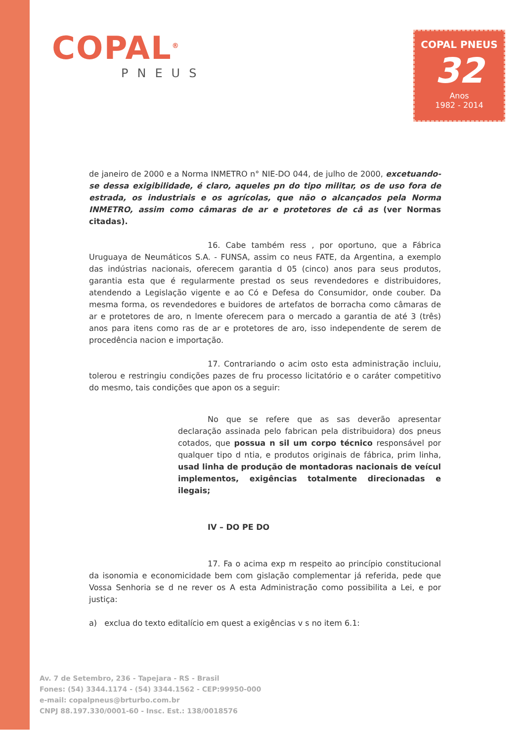COPAL<sup>®</sup>
PNEUS
COPAL PNEUS
32
Anos
1982 - 2014
de janeiro de 2000 e a Norma INMETRO n° NIE-DO 044, de julho de 2000, excetuando-se dessa exigibilidade, é claro, aqueles pn do tipo militar, os de uso fora de estrada, os industriais e os agrícolas, que não o alcançados pela Norma INMETRO, assim como câmaras de ar e protetores de câ as (ver Normas citadas).
16. Cabe também ress , por oportuno, que a Fábrica Uruguaya de Neumáticos S.A. - FUNSA, assim co neus FATE, da Argentina, a exemplo das indústrias nacionais, oferecem garantia d 05 (cinco) anos para seus produtos, garantia esta que é regularmente prestad os seus revendedores e distribuidores, atendendo a Legislação vigente e ao Có e Defesa do Consumidor, onde couber. Da mesma forma, os revendedores e buidores de artefatos de borracha como câmaras de ar e protetores de aro, n lmente oferecem para o mercado a garantia de até 3 (três) anos para itens como ras de ar e protetores de aro, isso independente de serem de procedência nacion e importação.
17. Contrariando o acim osto esta administração incluiu, tolerou e restringiu condições pazes de fru processo licitatório e o caráter competitivo do mesmo, tais condições que apon os a seguir:
No que se refere que as sas deverão apresentar declaração assinada pelo fabrican pela distribuidora) dos pneus cotados, que possua n sil um corpo técnico responsável por qualquer tipo d ntia, e produtos originais de fábrica, prim linha, usad linha de produção de montadoras nacionais de veícul implementos, exigências totalmente direcionadas e ilegais;
IV – DO PE DO
17. Fa o acima exp m respeito ao princípio constitucional da isonomia e economicidade bem com gislação complementar já referida, pede que Vossa Senhoria se d ne rever os A esta Administração como possibilita a Lei, e por justiça:
a) exclua do texto editalício em quest a exigências v s no item 6.1:
Av. 7 de Setembro, 236 - Tapejara - RS - Brasil
Fones: (54) 3344.1174 - (54) 3344.1562 - CEP:99950-000
e-mail: copalpneus@brturbo.com.br
CNPJ 88.197.330/0001-60 - Insc. Est.: 138/0018576